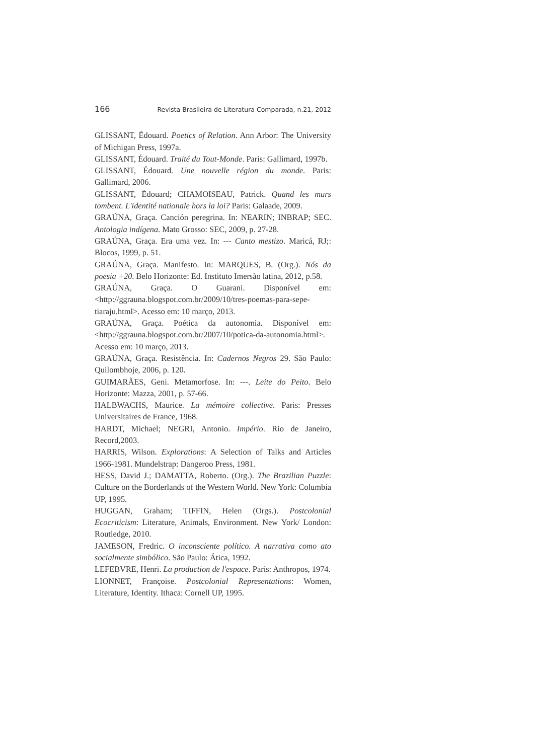166 Revista Brasileira de Literatura Comparada, n.21, 2012
GLISSANT, Édouard. Poetics of Relation. Ann Arbor: The University of Michigan Press, 1997a.
GLISSANT, Édouard. Traité du Tout-Monde. Paris: Gallimard, 1997b.
GLISSANT, Édouard. Une nouvelle région du monde. Paris: Gallimard, 2006.
GLISSANT, Édouard; CHAMOISEAU, Patrick. Quand les murs tombent. L'identité nationale hors la loi? Paris: Galaade, 2009.
GRAÚNA, Graça. Canción peregrina. In: NEARIN; INBRAP; SEC. Antologia indígena. Mato Grosso: SEC, 2009, p. 27-28.
GRAÚNA, Graça. Era uma vez. In: --- Canto mestizo. Maricá, RJ;: Blocos, 1999, p. 51.
GRAÚNA, Graça. Manifesto. In: MARQUES, B. (Org.). Nós da poesia +20. Belo Horizonte: Ed. Instituto Imersão latina, 2012, p.58.
GRAÚNA, Graça. O Guarani. Disponível em: <http://ggrauna.blogspot.com.br/2009/10/tres-poemas-para-sepe-tiaraju.html>. Acesso em: 10 março, 2013.
GRAÚNA, Graça. Poética da autonomia. Disponível em: <http://ggrauna.blogspot.com.br/2007/10/potica-da-autonomia.html>. Acesso em: 10 março, 2013.
GRAÚNA, Graça. Resistência. In: Cadernos Negros 29. São Paulo: Quilombhoje, 2006, p. 120.
GUIMARÃES, Geni. Metamorfose. In: ---. Leite do Peito. Belo Horizonte: Mazza, 2001, p. 57-66.
HALBWACHS, Maurice. La mémoire collective. Paris: Presses Universitaires de France, 1968.
HARDT, Michael; NEGRI, Antonio. Império. Rio de Janeiro, Record,2003.
HARRIS, Wilson. Explorations: A Selection of Talks and Articles 1966-1981. Mundelstrap: Dangeroo Press, 1981.
HESS, David J.; DAMATTA, Roberto. (Org.). The Brazilian Puzzle: Culture on the Borderlands of the Western World. New York: Columbia UP, 1995.
HUGGAN, Graham; TIFFIN, Helen (Orgs.). Postcolonial Ecocriticism: Literature, Animals, Environment. New York/ London: Routledge, 2010.
JAMESON, Fredric. O inconsciente político. A narrativa como ato socialmente simbólico. São Paulo: Ática, 1992.
LEFEBVRE, Henri. La production de l'espace. Paris: Anthropos, 1974.
LIONNET, Françoise. Postcolonial Representations: Women, Literature, Identity. Ithaca: Cornell UP, 1995.